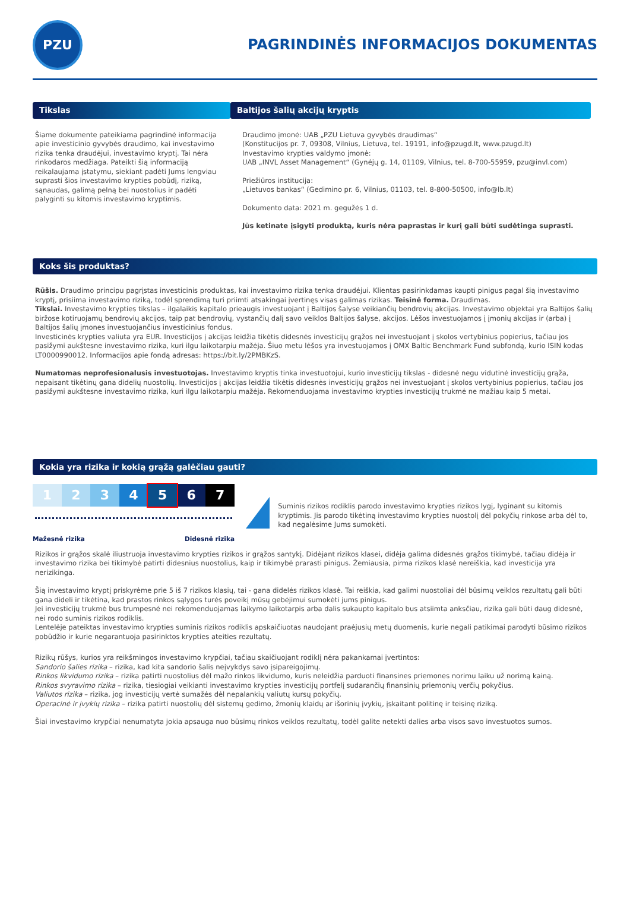PZU
PAGRINDINĖS INFORMACIJOS DOKUMENTAS
Tikslas
Šiame dokumente pateikiama pagrindinė informacija apie investicinio gyvybės draudimo, kai investavimo rizika tenka draudėjui, investavimo kryptį. Tai nėra rinkodaros medžiaga. Pateikti šią informaciją reikalaujama įstatymu, siekiant padėti Jums lengviau suprasti šios investavimo krypties pobūdį, riziką, sąnaudas, galimą pelną bei nuostolius ir padėti palyginti su kitomis investavimo kryptimis.
Baltijos šalių akcijų kryptis
Draudimo įmonė: UAB „PZU Lietuva gyvybės draudimas“
(Konstitucijos pr. 7, 09308, Vilnius, Lietuva, tel. 19191, info@pzugd.lt, www.pzugd.lt)
Investavimo krypties valdymo įmonė:
UAB „INVL Asset Management“ (Gynėjų g. 14, 01109, Vilnius, tel. 8-700-55959, pzu@invl.com)
Priežiūros institucija:
„Lietuvos bankas“ (Gedimino pr. 6, Vilnius, 01103, tel. 8-800-50500, info@lb.lt)
Dokumento data: 2021 m. gegužės 1 d.
Jūs ketinate įsigyti produktą, kuris nėra paprastas ir kurį gali būti sudėtinga suprasti.
Koks šis produktas?
Rūšis. Draudimo principu pagrįstas investicinis produktas, kai investavimo rizika tenka draudėjui. Klientas pasirinkdamas kaupti pinigus pagal šią investavimo kryptį, prisiima investavimo riziką, todėl sprendimą turi priimti atsakingai įvertinęs visas galimas rizikas. Teisinė forma. Draudimas.
Tikslai. Investavimo krypties tikslas – ilgalaikis kapitalo prieaugis investuojant į Baltijos šalyse veikiančių bendrovių akcijas. Investavimo objektai yra Baltijos šalių biržose kotiruojamų bendrovių akcijos, taip pat bendrovių, vystančių dalį savo veiklos Baltijos šalyse, akcijos. Lėšos investuojamos į įmonių akcijas ir (arba) į Baltijos šalių įmones investuojančius investicinius fondus.
Investicinės krypties valiuta yra EUR. Investicijos į akcijas leidžia tikėtis didesnės investicijų grąžos nei investuojant į skolos vertybinius popierius, tačiau jos pasižymi aukštesne investavimo rizika, kuri ilgu laikotarpiu mažėja. Šiuo metu lėšos yra investuojamos į OMX Baltic Benchmark Fund subfondą, kurio ISIN kodas LT0000990012. Informacijos apie fondą adresas: https://bit.ly/2PMBKzS.
Numatomas neprofesionalusis investuotojas. Investavimo kryptis tinka investuotojui, kurio investicijų tikslas - didesnė negu vidutinė investicijų grąža, nepaisant tikėtinų gana didelių nuostolių. Investicijos į akcijas leidžia tikėtis didesnės investicijų grąžos nei investuojant į skolos vertybinius popierius, tačiau jos pasižymi aukštesne investavimo rizika, kuri ilgu laikotarpiu mažėja. Rekomenduojama investavimo krypties investicijų trukmė ne mažiau kaip 5 metai.
Kokia yra rizika ir kokią grąžą galėčiau gauti?
| 1 | 2 | 3 | 4 | 5 | 6 | 7 |
Mažesnė rizika Didesnė rizika
!
Suminis rizikos rodiklis parodo investavimo krypties rizikos lygį, lyginant su kitomis kryptimis. Jis parodo tikėtiną investavimo krypties nuostolį dėl pokyčių rinkose arba dėl to, kad negalėsime Jums sumokėti.
Rizikos ir grąžos skalė iliustruoja investavimo krypties rizikos ir grąžos santykį. Didėjant rizikos klasei, didėja galima didesnės grąžos tikimybė, tačiau didėja ir investavimo rizika bei tikimybė patirti didesnius nuostolius, kaip ir tikimybė prarasti pinigus. Žemiausia, pirma rizikos klasė nereiškia, kad investicija yra nerizikinga.
Šią investavimo kryptį priskyrėme prie 5 iš 7 rizikos klasių, tai - gana didelės rizikos klasė. Tai reiškia, kad galimi nuostoliai dėl būsimų veiklos rezultatų gali būti gana dideli ir tikėtina, kad prastos rinkos sąlygos turės poveikį mūsų gebėjimui sumokėti jums pinigus.
Jei investicijų trukmė bus trumpesnė nei rekomenduojamas laikymo laikotarpis arba dalis sukaupto kapitalo bus atsiimta anksčiau, rizika gali būti daug didesnė, nei rodo suminis rizikos rodiklis.
Lentelėje pateiktas investavimo krypties suminis rizikos rodiklis apskaičiuotas naudojant praėjusių metų duomenis, kurie negali patikimai parodyti būsimo rizikos pobūdžio ir kurie negarantuoja pasirinktos krypties ateities rezultatų.
Rizikų rūšys, kurios yra reikšmingos investavimo krypčiai, tačiau skaičiuojant rodiklį nėra pakankamai įvertintos:
Sandorio šalies rizika – rizika, kad kita sandorio šalis neįvykdys savo įsipareigojimų.
Rinkos likvidumo rizika – rizika patirti nuostolius dėl mažo rinkos likvidumo, kuris neleidžia parduoti finansines priemones norimu laiku už norimą kainą.
Rinkos svyravimo rizika – rizika, tiesiogiai veikianti investavimo krypties investicijų portfelį sudarančių finansinių priemonių verčių pokyčius.
Valiutos rizika – rizika, jog investicijų vertė sumažės dėl nepalankių valiutų kursų pokyčių.
Operacinė ir įvykių rizika – rizika patirti nuostolių dėl sistemų gedimo, žmonių klaidų ar išorinių įvykių, įskaitant politinę ir teisinę riziką.
Šiai investavimo krypčiai nenumatyta jokia apsauga nuo būsimų rinkos veiklos rezultatų, todėl galite netekti dalies arba visos savo investuotos sumos.